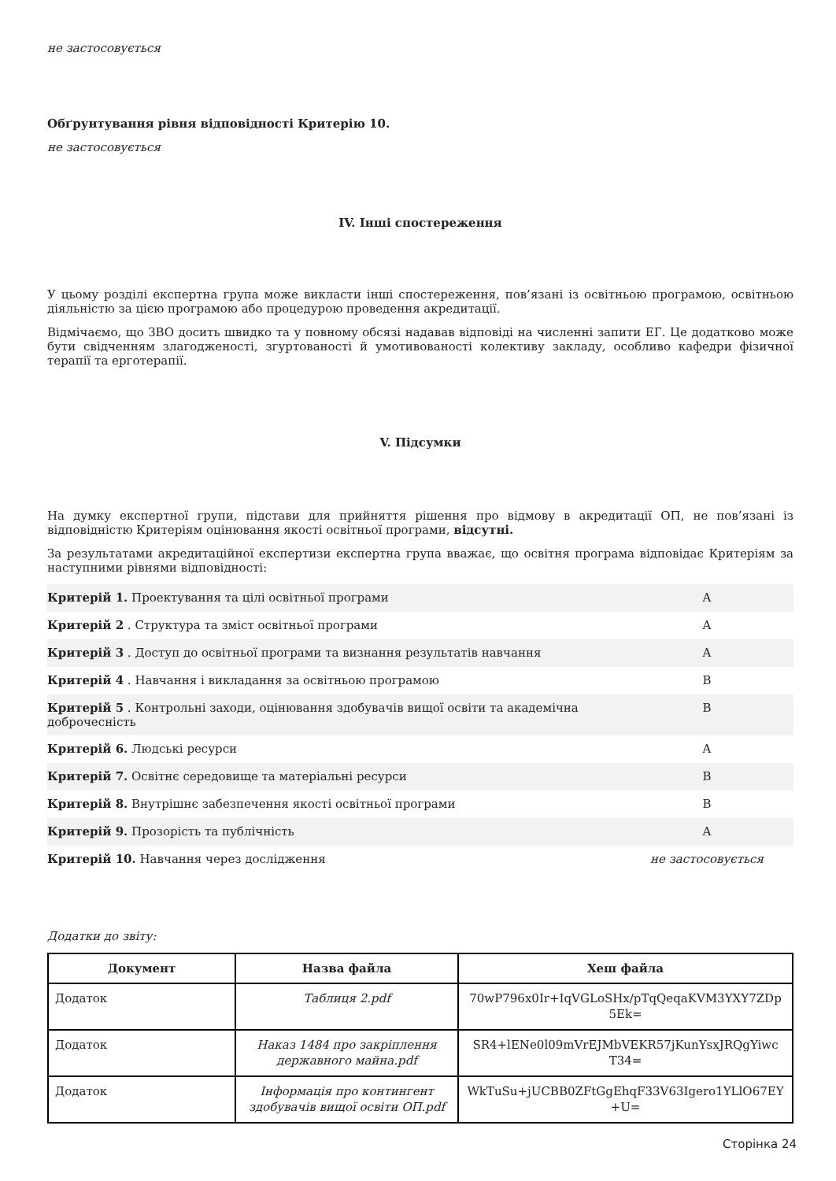не застосовується
Обґрунтування рівня відповідності Критерію 10.
не застосовується
IV. Інші спостереження
У цьому розділі експертна група може викласти інші спостереження, пов’язані із освітньою програмою, освітньою діяльністю за цією програмою або процедурою проведення акредитації.
Відмічаємо, що ЗВО досить швидко та у повному обсязі надавав відповіді на численні запити ЕГ. Це додатково може бути свідченням злагодженості, згуртованості й умотивованості колективу закладу, особливо кафедри фізичної терапії та ерготерапії.
V. Підсумки
На думку експертної групи, підстави для прийняття рішення про відмову в акредитації ОП, не пов’язані із відповідністю Критеріям оцінювання якості освітньої програми, відсутні.
За результатами акредитаційної експертизи експертна група вважає, що освітня програма відповідає Критеріям за наступними рівнями відповідності:
| Критерій 1. Проектування та цілі освітньої програми | A |
| Критерій 2 . Структура та зміст освітньої програми | A |
| Критерій 3 . Доступ до освітньої програми та визнання результатів навчання | A |
| Критерій 4 . Навчання і викладання за освітньою програмою | B |
| Критерій 5 . Контрольні заходи, оцінювання здобувачів вищої освіти та академічна доброчесність | B |
| Критерій 6. Людські ресурси | A |
| Критерій 7. Освітнє середовище та матеріальні ресурси | B |
| Критерій 8. Внутрішнє забезпечення якості освітньої програми | B |
| Критерій 9. Прозорість та публічність | A |
| Критерій 10. Навчання через дослідження | не застосовується |
Додатки до звіту:
| Документ | Назва файла | Хеш файла |
| --- | --- | --- |
| Додаток | Таблиця 2.pdf | 70wP796x0Ir+IqVGLoSHx/pTqQeqaKVM3YXY7ZDp 5Ek= |
| Додаток | Наказ 1484 про закріплення державного майна.pdf | SR4+lENe0l09mVrEJMbVEKR57jKunYsxJRQgYiwc T34= |
| Додаток | Інформація про контингент здобувачів вищої освіти ОП.pdf | WkTuSu+jUCBB0ZFtGgEhqF33V63Igero1YLlO67EY +U= |
Сторінка 24